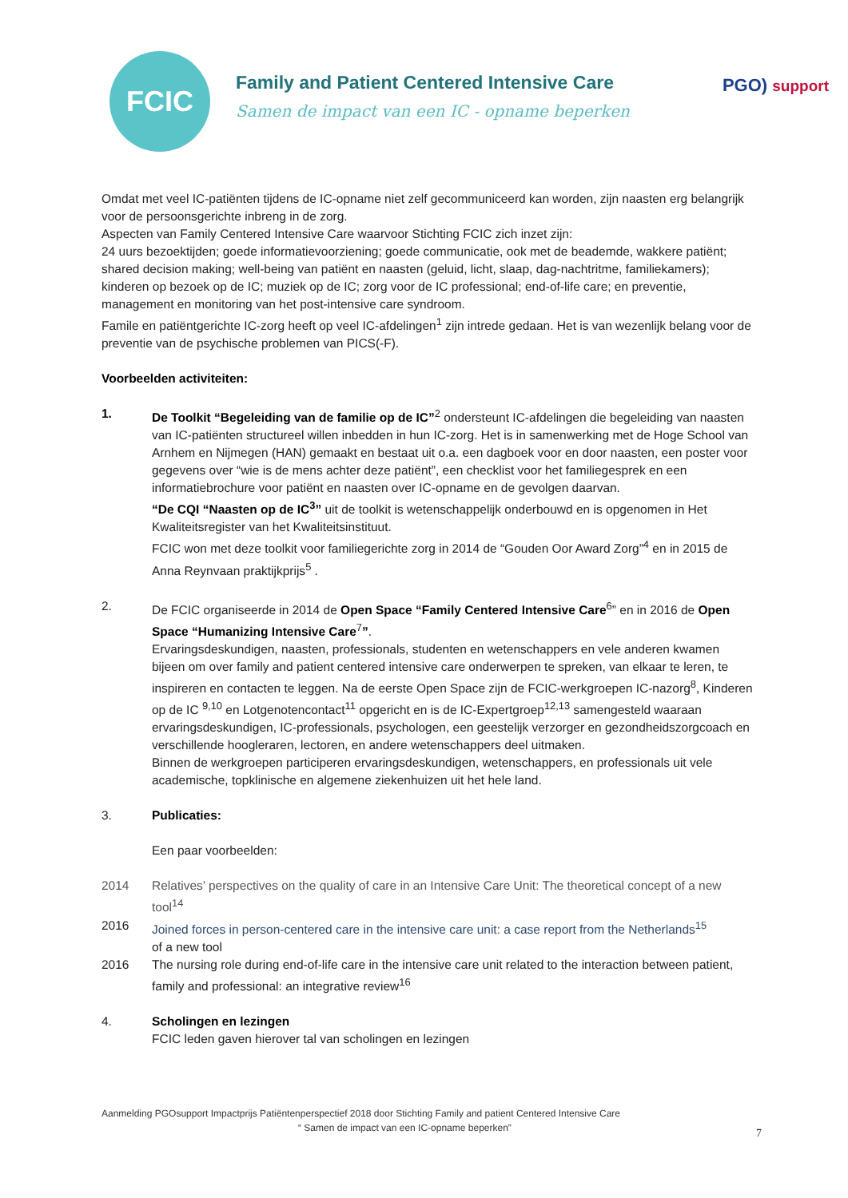FCIC
Family and Patient Centered Intensive Care
Samen de impact van een IC - opname beperken
PGO) support
Omdat met veel IC-patiënten tijdens de IC-opname niet zelf gecommuniceerd kan worden, zijn naasten erg belangrijk voor de persoonsgerichte inbreng in de zorg.
Aspecten van Family Centered Intensive Care waarvoor Stichting FCIC zich inzet zijn:
24 uurs bezoektijden; goede informatievoorziening; goede communicatie, ook met de beademde, wakkere patiënt; shared decision making; well-being van patiënt en naasten (geluid, licht, slaap, dag-nachtritme, familiekamers); kinderen op bezoek op de IC; muziek op de IC; zorg voor de IC professional; end-of-life care; en preventie, management en monitoring van het post-intensive care syndroom.
Famile en patiëntgerichte IC-zorg heeft op veel IC-afdelingen<sup>1</sup> zijn intrede gedaan. Het is van wezenlijk belang voor de preventie van de psychische problemen van PICS(-F).
Voorbeelden activiteiten:
1. De Toolkit “Begeleiding van de familie op de IC”<sup>2</sup> ondersteunt IC-afdelingen die begeleiding van naasten van IC-patiënten structureel willen inbedden in hun IC-zorg. Het is in samenwerking met de Hoge School van Arnhem en Nijmegen (HAN) gemaakt en bestaat uit o.a. een dagboek voor en door naasten, een poster voor gegevens over “wie is de mens achter deze patiënt”, een checklist voor het familiegesprek en een informatiebrochure voor patiënt en naasten over IC-opname en de gevolgen daarvan.
“De CQI “Naasten op de IC<sup>3</sup>” uit de toolkit is wetenschappelijk onderbouwd en is opgenomen in Het Kwaliteitsregister van het Kwaliteitsinstituut.
FCIC won met deze toolkit voor familiegerichte zorg in 2014 de “Gouden Oor Award Zorg”<sup>4</sup> en in 2015 de Anna Reynvaan praktijkprijs<sup>5</sup> .
2. De FCIC organiseerde in 2014 de Open Space “Family Centered Intensive Care<sup>6</sup>” en in 2016 de Open Space “Humanizing Intensive Care<sup>7</sup>”.
Ervaringsdeskundigen, naasten, professionals, studenten en wetenschappers en vele anderen kwamen bijeen om over family and patient centered intensive care onderwerpen te spreken, van elkaar te leren, te inspireren en contacten te leggen. Na de eerste Open Space zijn de FCIC-werkgroepen IC-nazorg<sup>8</sup>, Kinderen op de IC <sup>9,10</sup> en Lotgenotencontact<sup>11</sup> opgericht en is de IC-Expertgroep<sup>12,13</sup> samengesteld waaraan ervaringsdeskundigen, IC-professionals, psychologen, een geestelijk verzorger en gezondheidszorgcoach en verschillende hoogleraren, lectoren, en andere wetenschappers deel uitmaken.
Binnen de werkgroepen participeren ervaringsdeskundigen, wetenschappers, en professionals uit vele academische, topklinische en algemene ziekenhuizen uit het hele land.
3. Publicaties:
Een paar voorbeelden:
2014 Relatives’ perspectives on the quality of care in an Intensive Care Unit: The theoretical concept of a new tool<sup>14</sup>
2016 Joined forces in person-centered care in the intensive care unit: a case report from the Netherlands<sup>15</sup>
of a new tool
2016 The nursing role during end-of-life care in the intensive care unit related to the interaction between patient, family and professional: an integrative review<sup>16</sup>
4. Scholingen en lezingen
FCIC leden gaven hierover tal van scholingen en lezingen
Aanmelding PGOsupport Impactprijs Patiëntenperspectief 2018 door Stichting Family and patient Centered Intensive Care
“ Samen de impact van een IC-opname beperken”
7